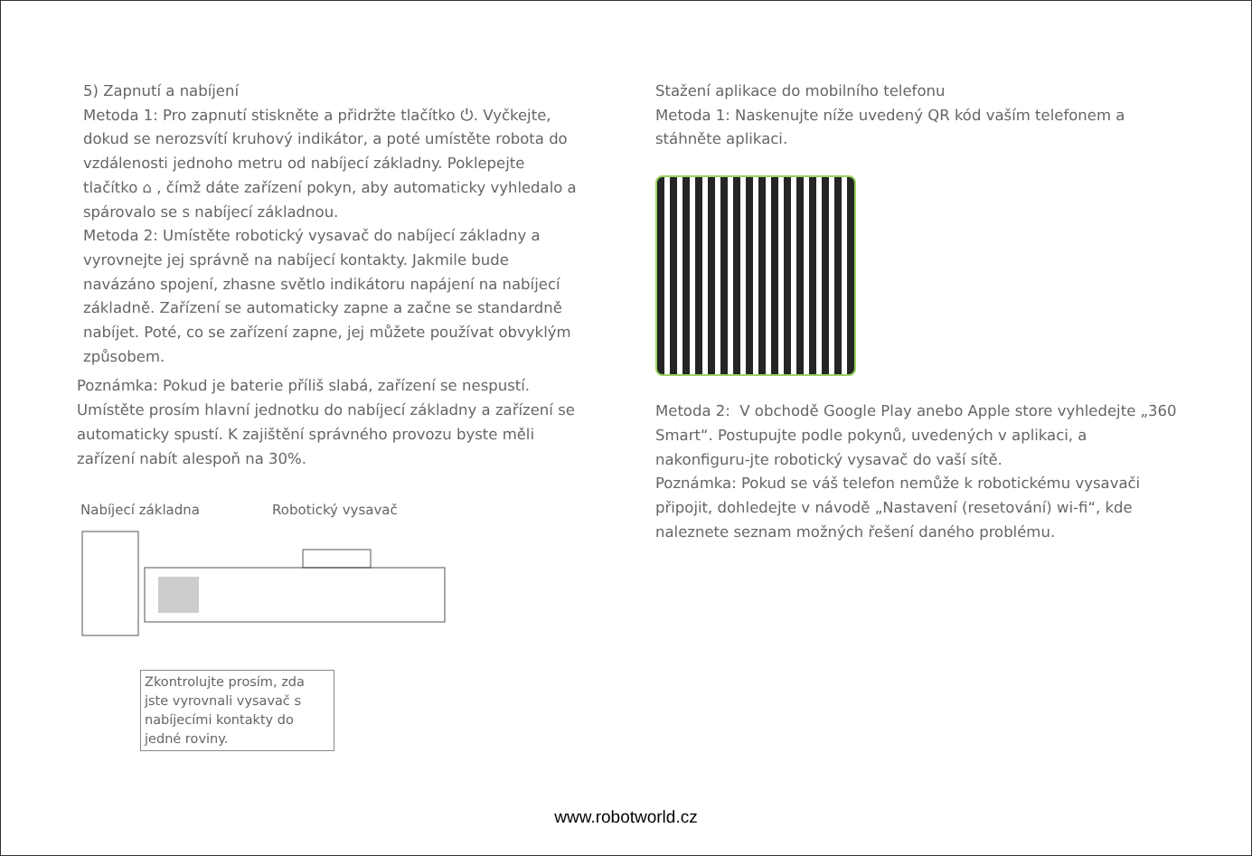5) Zapnutí a nabíjení
Metoda 1: Pro zapnutí stiskněte a přidržte tlačítko ⏻. Vyčkejte, dokud se nerozsvítí kruhový indikátor, a poté umístěte robota do vzdálenosti jednoho metru od nabíjecí základny. Poklepejte tlačítko ⌂ , čímž dáte zařízení pokyn, aby automaticky vyhledalo a spárovalo se s nabíjecí základnou.
Metoda 2: Umístěte robotický vysavač do nabíjecí základny a vyrovnejte jej správně na nabíjecí kontakty. Jakmile bude navázáno spojení, zhasne světlo indikátoru napájení na nabíjecí základně. Zařízení se automaticky zapne a začne se standardně nabíjet. Poté, co se zařízení zapne, jej můžete používat obvyklým způsobem.
Poznámka: Pokud je baterie příliš slabá, zařízení se nespustí. Umístěte prosím hlavní jednotku do nabíjecí základny a zařízení se automaticky spustí. K zajištění správného provozu byste měli zařízení nabít alespoň na 30%.
Nabíjecí základna Robotický vysavač
Zkontrolujte prosím, zda jste vyrovnali vysavač s nabíjecími kontakty do jedné roviny.
Stažení aplikace do mobilního telefonu
Metoda 1: Naskenujte níže uvedený QR kód vaším telefonem a stáhněte aplikaci.
Metoda 2: V obchodě Google Play anebo Apple store vyhledejte „360 Smart“. Postupujte podle pokynů, uvedených v aplikaci, a nakonfiguru-jte robotický vysavač do vaší sítě.
Poznámka: Pokud se váš telefon nemůže k robotickému vysavači připojit, dohledejte v návodě „Nastavení (resetování) wi-fi“, kde naleznete seznam možných řešení daného problému.
www.robotworld.cz